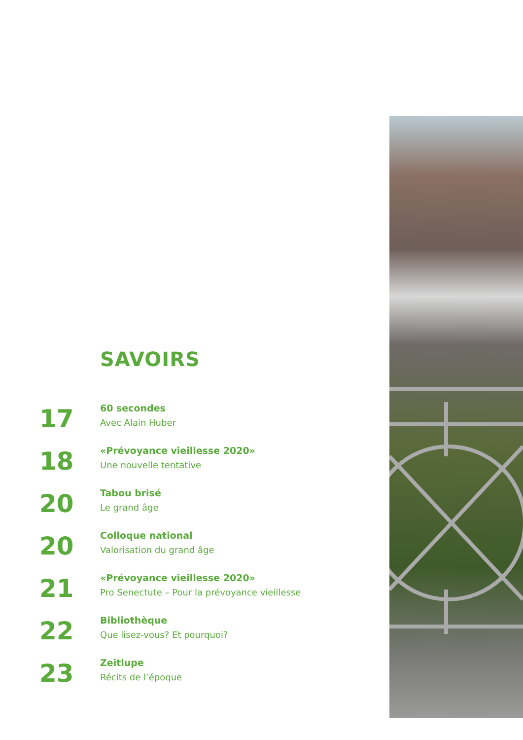SAVOIRS
17
60 secondes
Avec Alain Huber
18
«Prévoyance vieillesse 2020»
Une nouvelle tentative
20
Tabou brisé
Le grand âge
20
Colloque national
Valorisation du grand âge
21
«Prévoyance vieillesse 2020»
Pro Senectute – Pour la prévoyance vieillesse
22
Bibliothèque
Que lisez-vous? Et pourquoi?
23
Zeitlupe
Récits de l’époque